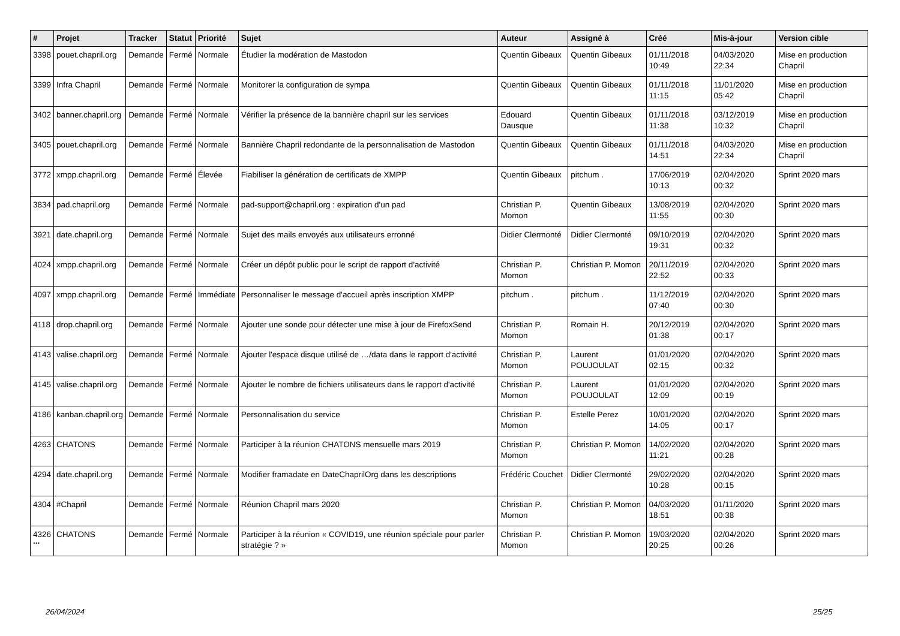| # | Projet | Tracker | Statut | Priorité | Sujet | Auteur | Assigné à | Créé | Mis-à-jour | Version cible |
| --- | --- | --- | --- | --- | --- | --- | --- | --- | --- | --- |
| 3398 | pouet.chapril.org | Demande | Fermé | Normale | Étudier la modération de Mastodon | Quentin Gibeaux | Quentin Gibeaux | 01/11/2018 10:49 | 04/03/2020 22:34 | Mise en production Chapril |
| 3399 | Infra Chapril | Demande | Fermé | Normale | Monitorer la configuration de sympa | Quentin Gibeaux | Quentin Gibeaux | 01/11/2018 11:15 | 11/01/2020 05:42 | Mise en production Chapril |
| 3402 | banner.chapril.org | Demande | Fermé | Normale | Vérifier la présence de la bannière chapril sur les services | Edouard Dausque | Quentin Gibeaux | 01/11/2018 11:38 | 03/12/2019 10:32 | Mise en production Chapril |
| 3405 | pouet.chapril.org | Demande | Fermé | Normale | Bannière Chapril redondante de la personnalisation de Mastodon | Quentin Gibeaux | Quentin Gibeaux | 01/11/2018 14:51 | 04/03/2020 22:34 | Mise en production Chapril |
| 3772 | xmpp.chapril.org | Demande | Fermé | Élevée | Fiabiliser la génération de certificats de XMPP | Quentin Gibeaux | pitchum . | 17/06/2019 10:13 | 02/04/2020 00:32 | Sprint 2020 mars |
| 3834 | pad.chapril.org | Demande | Fermé | Normale | pad-support@chapril.org : expiration d'un pad | Christian P. Momon | Quentin Gibeaux | 13/08/2019 11:55 | 02/04/2020 00:30 | Sprint 2020 mars |
| 3921 | date.chapril.org | Demande | Fermé | Normale | Sujet des mails envoyés aux utilisateurs erronné | Didier Clermonté | Didier Clermonté | 09/10/2019 19:31 | 02/04/2020 00:32 | Sprint 2020 mars |
| 4024 | xmpp.chapril.org | Demande | Fermé | Normale | Créer un dépôt public pour le script de rapport d'activité | Christian P. Momon | Christian P. Momon | 20/11/2019 22:52 | 02/04/2020 00:33 | Sprint 2020 mars |
| 4097 | xmpp.chapril.org | Demande | Fermé | Immédiate | Personnaliser le message d'accueil après inscription XMPP | pitchum . | pitchum . | 11/12/2019 07:40 | 02/04/2020 00:30 | Sprint 2020 mars |
| 4118 | drop.chapril.org | Demande | Fermé | Normale | Ajouter une sonde pour détecter une mise à jour de FirefoxSend | Christian P. Momon | Romain H. | 20/12/2019 01:38 | 02/04/2020 00:17 | Sprint 2020 mars |
| 4143 | valise.chapril.org | Demande | Fermé | Normale | Ajouter l'espace disque utilisé de …/data dans le rapport d'activité | Christian P. Momon | Laurent POUJOULAT | 01/01/2020 02:15 | 02/04/2020 00:32 | Sprint 2020 mars |
| 4145 | valise.chapril.org | Demande | Fermé | Normale | Ajouter le nombre de fichiers utilisateurs dans le rapport d'activité | Christian P. Momon | Laurent POUJOULAT | 01/01/2020 12:09 | 02/04/2020 00:19 | Sprint 2020 mars |
| 4186 | kanban.chapril.org | Demande | Fermé | Normale | Personnalisation du service | Christian P. Momon | Estelle Perez | 10/01/2020 14:05 | 02/04/2020 00:17 | Sprint 2020 mars |
| 4263 | CHATONS | Demande | Fermé | Normale | Participer à la réunion CHATONS mensuelle mars 2019 | Christian P. Momon | Christian P. Momon | 14/02/2020 11:21 | 02/04/2020 00:28 | Sprint 2020 mars |
| 4294 | date.chapril.org | Demande | Fermé | Normale | Modifier framadate en DateChaprilOrg dans les descriptions | Frédéric Couchet | Didier Clermonté | 29/02/2020 10:28 | 02/04/2020 00:15 | Sprint 2020 mars |
| 4304 | #Chapril | Demande | Fermé | Normale | Réunion Chapril mars 2020 | Christian P. Momon | Christian P. Momon | 04/03/2020 18:51 | 01/11/2020 00:38 | Sprint 2020 mars |
| 4326 | CHATONS | Demande | Fermé | Normale | Participer à la réunion « COVID19, une réunion spéciale pour parler stratégie ? » | Christian P. Momon | Christian P. Momon | 19/03/2020 20:25 | 02/04/2020 00:26 | Sprint 2020 mars |
...
26/04/2024 25/25